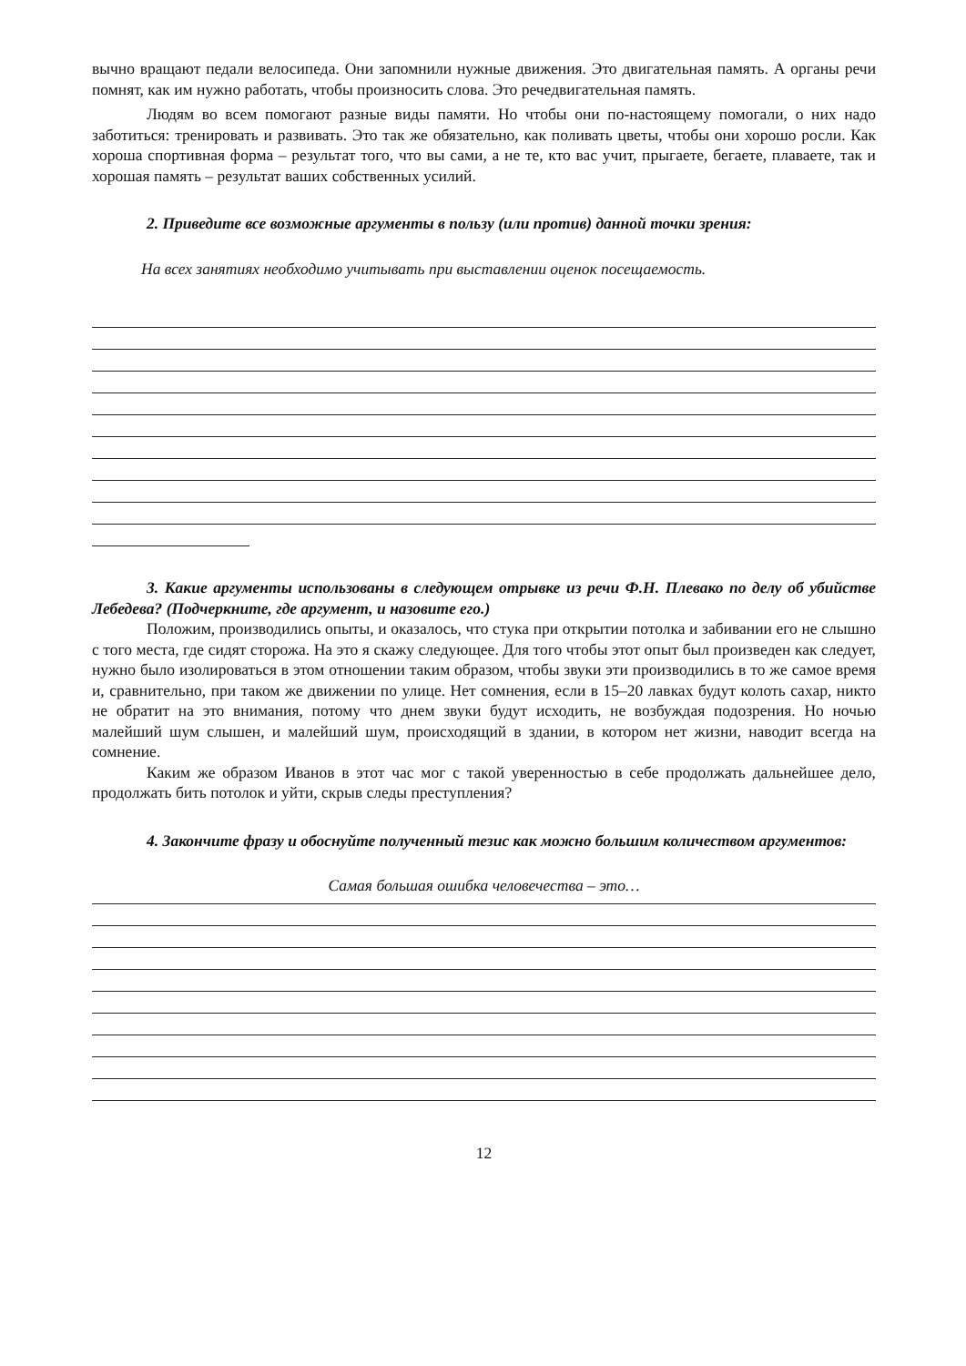вычно вращают педали велосипеда. Они запомнили нужные движения. Это двигательная память. А органы речи помнят, как им нужно работать, чтобы произносить слова. Это речедвигательная память.
Людям во всем помогают разные виды памяти. Но чтобы они по-настоящему помогали, о них надо заботиться: тренировать и развивать. Это так же обязательно, как поливать цветы, чтобы они хорошо росли. Как хороша спортивная форма – результат того, что вы сами, а не те, кто вас учит, прыгаете, бегаете, плаваете, так и хорошая память – результат ваших собственных усилий.
2. Приведите все возможные аргументы в пользу (или против) данной точки зрения:
На всех занятиях необходимо учитывать при выставлении оценок посещаемость.
3. Какие аргументы использованы в следующем отрывке из речи Ф.Н. Плевако по делу об убийстве Лебедева? (Подчеркните, где аргумент, и назовите его.)
Положим, производились опыты, и оказалось, что стука при открытии потолка и забивании его не слышно с того места, где сидят сторожа. На это я скажу следующее. Для того чтобы этот опыт был произведен как следует, нужно было изолироваться в этом отношении таким образом, чтобы звуки эти производились в то же самое время и, сравнительно, при таком же движении по улице. Нет сомнения, если в 15–20 лавках будут колоть сахар, никто не обратит на это внимания, потому что днем звуки будут исходить, не возбуждая подозрения. Но ночью малейший шум слышен, и малейший шум, происходящий в здании, в котором нет жизни, наводит всегда на сомнение.
Каким же образом Иванов в этот час мог с такой уверенностью в себе продолжать дальнейшее дело, продолжать бить потолок и уйти, скрыв следы преступления?
4. Закончите фразу и обоснуйте полученный тезис как можно большим количеством аргументов:
Самая большая ошибка человечества – это…
12